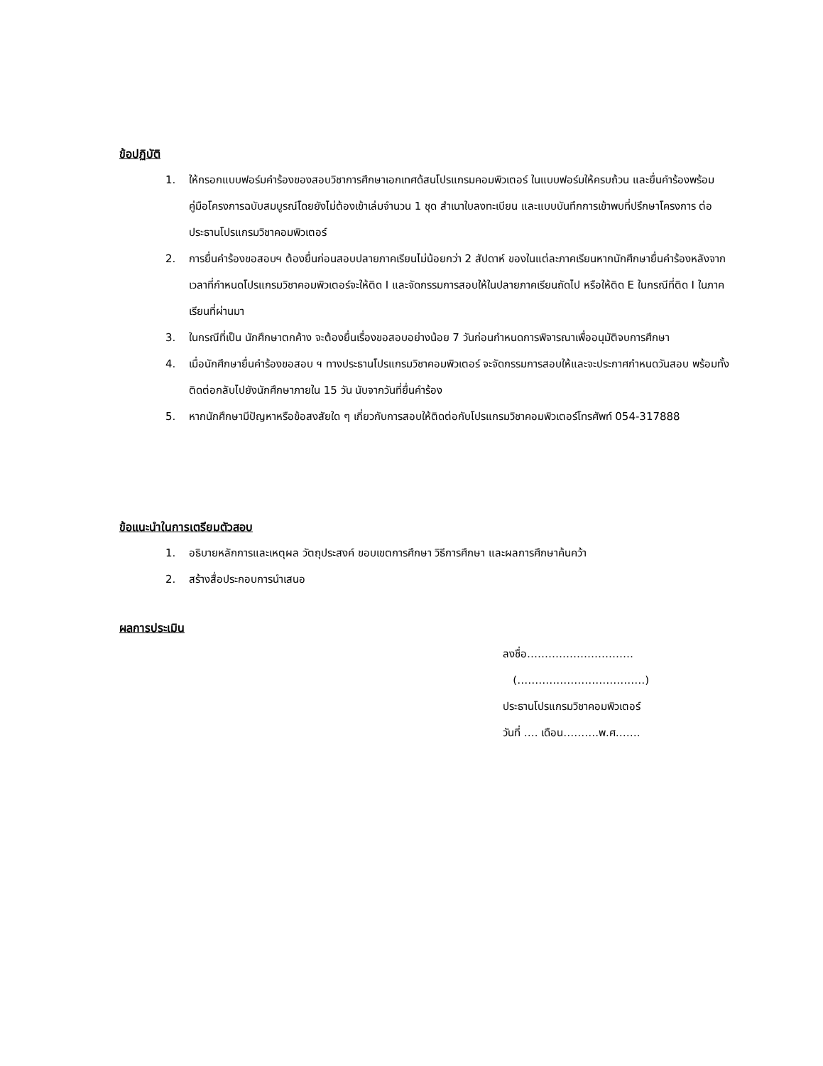ข้อปฏิบัติ
1. ให้กรอกแบบฟอร์มคำร้องของสอบวิชาการศึกษาเอกเทศด้สนโปรแกรมคอมพิวเตอร์ ในแบบฟอร์มให้ครบถ้วน และยื่นคำร้องพร้อมคู่มือโครงการฉบับสมบูรณ์โดยยังไม่ต้องเข้าเล่มจำนวน 1 ชุด สำเนาใบลงทะเบียน และแบบบันทึกการเข้าพบที่ปรึกษาโครงการ ต่อประธานโปรแกรมวิชาคอมพิวเตอร์
2. การยื่นคำร้องขอสอบฯ ต้องยื่นก่อนสอบปลายภาคเรียนไม่น้อยกว่า 2 สัปดาห์ ของในแต่ละภาคเรียนหากนักศึกษายื่นคำร้องหลังจากเวลาที่กำหนดโปรแกรมวิชาคอมพิวเตอร์จะให้ติด I และจัดกรรมการสอบให้ในปลายภาคเรียนถัดไป หรือให้ติด E ในกรณีที่ติด I ในภาคเรียนที่ผ่านมา
3. ในกรณีที่เป็น นักศึกษาตกค้าง จะต้องยื่นเรื่องขอสอบอย่างน้อย 7 วันก่อนกำหนดการพิจารณาเพื่ออนุมัติจบการศึกษา
4. เมื่อนักศึกษายื่นคำร้องขอสอบ ฯ ทางประธานโปรแกรมวิชาคอมพิวเตอร์ จะจัดกรรมการสอบให้และจะประกาศกำหนดวันสอบ พร้อมทั้งติดต่อกลับไปยังนักศึกษาภายใน 15 วัน นับจากวันที่ยื่นคำร้อง
5. หากนักศึกษามีปัญหาหรือข้อสงสัยใด ๆ เกี่ยวกับการสอบให้ติดต่อกับโปรแกรมวิชาคอมพิวเตอร์โทรศัพท์ 054-317888
ข้อแนะนำในการเตรียมตัวสอบ
1. อธิบายหลักการและเหตุผล วัตถุประสงค์ ขอบเขตการศึกษา วิธีการศึกษา และผลการศึกษาค้นคว้า
2. สร้างสื่อประกอบการนำเสนอ
ผลการประเมิน
ลงชื่อ…………………………
(………………………………)
ประธานโปรแกรมวิชาคอมพิวเตอร์
วันที่ …. เดือน……….พ.ศ…….